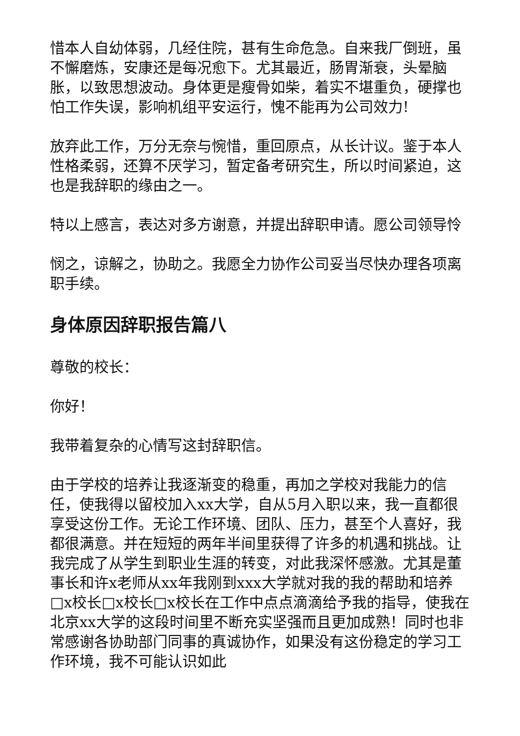惜本人自幼体弱，几经住院，甚有生命危急。自来我厂倒班，虽不懈磨炼，安康还是每况愈下。尤其最近，肠胃渐衰，头晕脑胀，以致思想波动。身体更是瘦骨如柴，着实不堪重负，硬撑也怕工作失误，影响机组平安运行，愧不能再为公司效力!
放弃此工作，万分无奈与惋惜，重回原点，从长计议。鉴于本人性格柔弱，还算不厌学习，暂定备考研究生，所以时间紧迫，这也是我辞职的缘由之一。
特以上感言，表达对多方谢意，并提出辞职申请。愿公司领导怜
悯之，谅解之，协助之。我愿全力协作公司妥当尽快办理各项离职手续。
身体原因辞职报告篇八
尊敬的校长：
你好！
我带着复杂的心情写这封辞职信。
由于学校的培养让我逐渐变的稳重，再加之学校对我能力的信任，使我得以留校加入xx大学，自从5月入职以来，我一直都很享受这份工作。无论工作环境、团队、压力，甚至个人喜好，我都很满意。并在短短的两年半间里获得了许多的机遇和挑战。让我完成了从学生到职业生涯的转变，对此我深怀感激。尤其是董事长和许x老师从xx年我刚到xxx大学就对我的我的帮助和培养□x校长□x校长□x校长在工作中点点滴滴给予我的指导，使我在北京xx大学的这段时间里不断充实坚强而且更加成熟！同时也非常感谢各协助部门同事的真诚协作，如果没有这份稳定的学习工作环境，我不可能认识如此